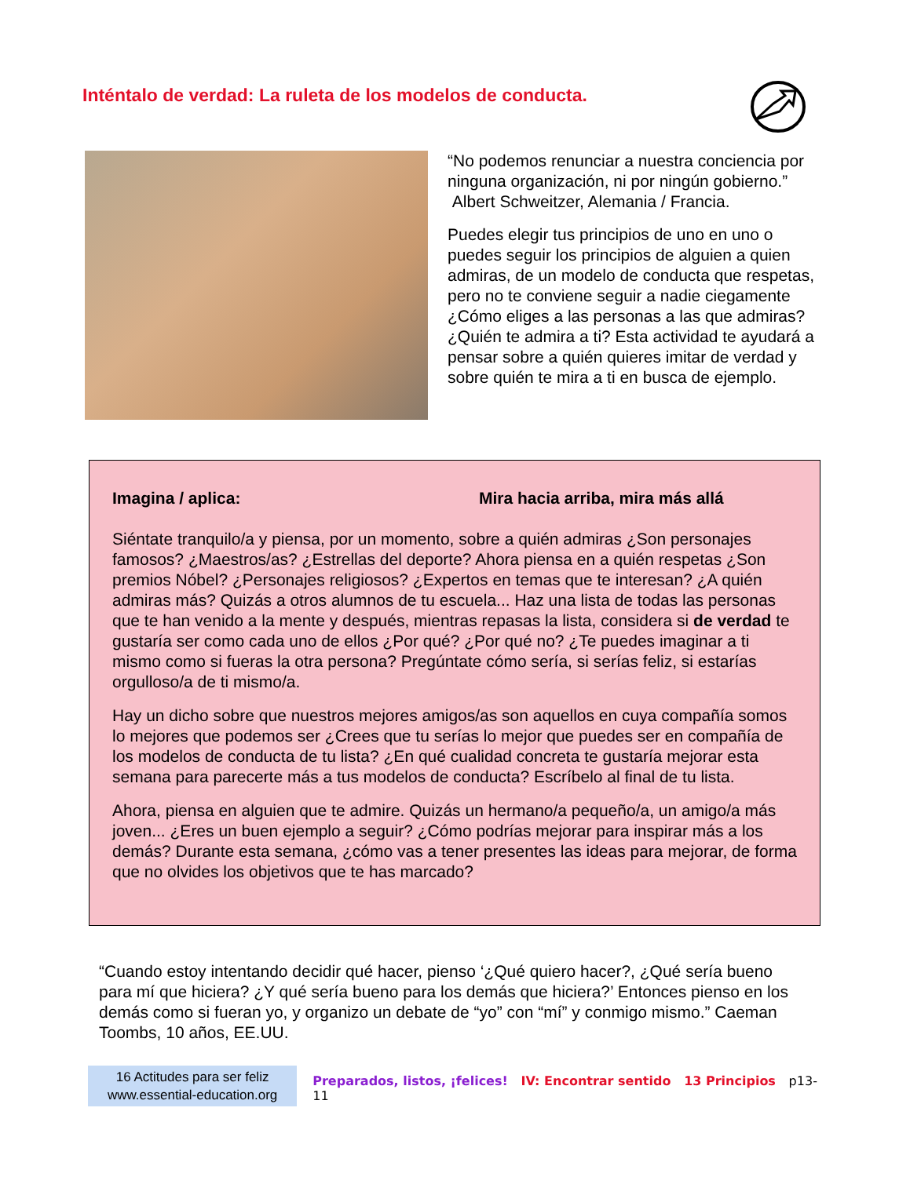Inténtalo de verdad: La ruleta de los modelos de conducta.
“No podemos renunciar a nuestra conciencia por ninguna organización, ni por ningún gobierno.”
Albert Schweitzer, Alemania / Francia.
Puedes elegir tus principios de uno en uno o puedes seguir los principios de alguien a quien admiras, de un modelo de conducta que respetas, pero no te conviene seguir a nadie ciegamente ¿Cómo eliges a las personas a las que admiras? ¿Quién te admira a ti? Esta actividad te ayudará a pensar sobre a quién quieres imitar de verdad y sobre quién te mira a ti en busca de ejemplo.
Imagina / aplica: Mira hacia arriba, mira más allá
Siéntate tranquilo/a y piensa, por un momento, sobre a quién admiras ¿Son personajes famosos? ¿Maestros/as? ¿Estrellas del deporte? Ahora piensa en a quién respetas ¿Son premios Nóbel? ¿Personajes religiosos? ¿Expertos en temas que te interesan? ¿A quién admiras más? Quizás a otros alumnos de tu escuela... Haz una lista de todas las personas que te han venido a la mente y después, mientras repasas la lista, considera si de verdad te gustaría ser como cada uno de ellos ¿Por qué? ¿Por qué no? ¿Te puedes imaginar a ti mismo como si fueras la otra persona? Pregúntate cómo sería, si serías feliz, si estarías orgulloso/a de ti mismo/a.
Hay un dicho sobre que nuestros mejores amigos/as son aquellos en cuya compañía somos lo mejores que podemos ser ¿Crees que tu serías lo mejor que puedes ser en compañía de los modelos de conducta de tu lista? ¿En qué cualidad concreta te gustaría mejorar esta semana para parecerte más a tus modelos de conducta? Escríbelo al final de tu lista.
Ahora, piensa en alguien que te admire. Quizás un hermano/a pequeño/a, un amigo/a más joven... ¿Eres un buen ejemplo a seguir? ¿Cómo podrías mejorar para inspirar más a los demás? Durante esta semana, ¿cómo vas a tener presentes las ideas para mejorar, de forma que no olvides los objetivos que te has marcado?
“Cuando estoy intentando decidir qué hacer, pienso ‘¿Qué quiero hacer?, ¿Qué sería bueno para mí que hiciera? ¿Y qué sería bueno para los demás que hiciera?’ Entonces pienso en los demás como si fueran yo, y organizo un debate de “yo” con “mí” y conmigo mismo.” Caeman Toombs, 10 años, EE.UU.
16 Actitudes para ser feliz
www.essential-education.org
Preparados, listos, ¡felices! IV: Encontrar sentido 13 Principios p13-11